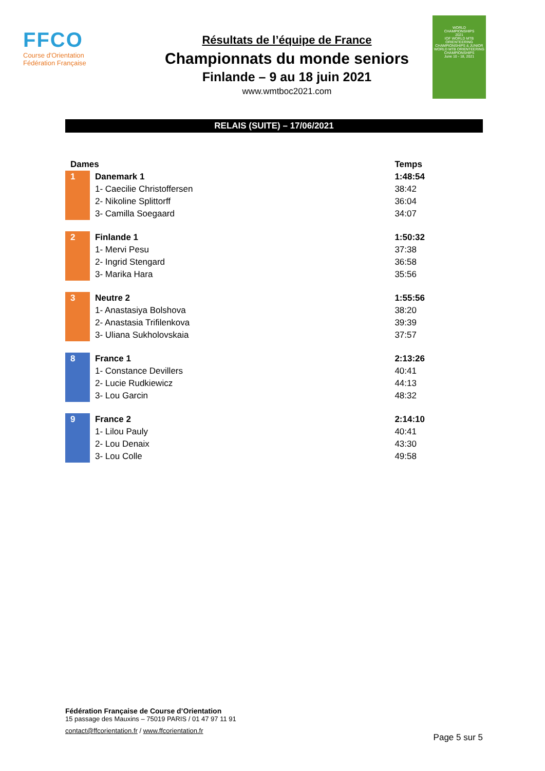FFCO
Course d'Orientation
Fédération Française
Résultats de l’équipe de France
Championnats du monde seniors
Finlande – 9 au 18 juin 2021
www.wmtboc2021.com
WORLD
CHAMPIONSHIPS
2021
IOF WORLD MTB ORIENTEERING CHAMPIONSHIPS & JUNIOR WORLD MTB ORIENTEERING CHAMPIONSHIPS
June 10 - 18, 2021
RELAIS (SUITE) – 17/06/2021
| Dames | | Temps |
| --- | --- | --- |
| 1 | Danemark 1 | 1:48:54 |
| | 1- Caecilie Christoffersen | 38:42 |
| | 2- Nikoline Splittorff | 36:04 |
| | 3- Camilla Soegaard | 34:07 |
| 2 | Finlande 1 | 1:50:32 |
| | 1- Mervi Pesu | 37:38 |
| | 2- Ingrid Stengard | 36:58 |
| | 3- Marika Hara | 35:56 |
| 3 | Neutre 2 | 1:55:56 |
| | 1- Anastasiya Bolshova | 38:20 |
| | 2- Anastasia Trifilenkova | 39:39 |
| | 3- Uliana Sukholovskaia | 37:57 |
| 8 | France 1 | 2:13:26 |
| | 1- Constance Devillers | 40:41 |
| | 2- Lucie Rudkiewicz | 44:13 |
| | 3- Lou Garcin | 48:32 |
| 9 | France 2 | 2:14:10 |
| | 1- Lilou Pauly | 40:41 |
| | 2- Lou Denaix | 43:30 |
| | 3- Lou Colle | 49:58 |
Fédération Française de Course d’Orientation
15 passage des Mauxins – 75019 PARIS / 01 47 97 11 91
contact@ffcorientation.fr / www.ffcorientation.fr
Page 5 sur 5